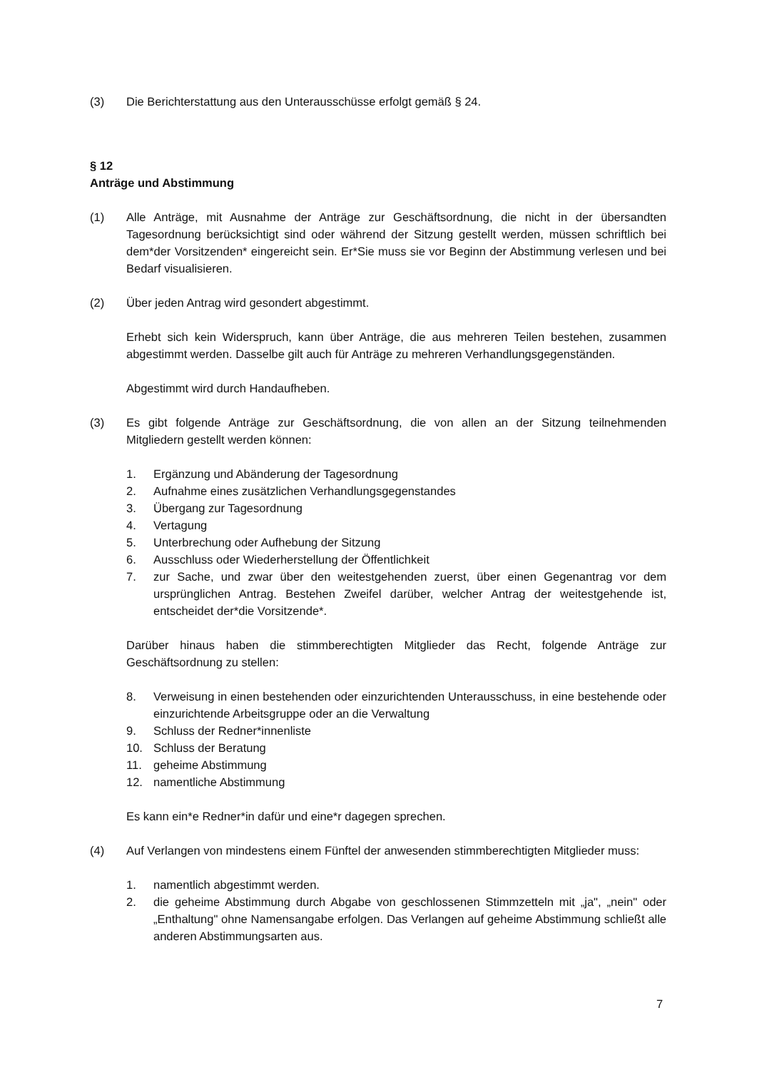(3) Die Berichterstattung aus den Unterausschüsse erfolgt gemäß § 24.
§ 12
Anträge und Abstimmung
(1) Alle Anträge, mit Ausnahme der Anträge zur Geschäftsordnung, die nicht in der übersandten Tagesordnung berücksichtigt sind oder während der Sitzung gestellt werden, müssen schriftlich bei dem*der Vorsitzenden* eingereicht sein. Er*Sie muss sie vor Beginn der Abstimmung verlesen und bei Bedarf visualisieren.
(2) Über jeden Antrag wird gesondert abgestimmt.
Erhebt sich kein Widerspruch, kann über Anträge, die aus mehreren Teilen bestehen, zusammen abgestimmt werden. Dasselbe gilt auch für Anträge zu mehreren Verhandlungsgegenständen.
Abgestimmt wird durch Handaufheben.
(3) Es gibt folgende Anträge zur Geschäftsordnung, die von allen an der Sitzung teilnehmenden Mitgliedern gestellt werden können:
1. Ergänzung und Abänderung der Tagesordnung
2. Aufnahme eines zusätzlichen Verhandlungsgegenstandes
3. Übergang zur Tagesordnung
4. Vertagung
5. Unterbrechung oder Aufhebung der Sitzung
6. Ausschluss oder Wiederherstellung der Öffentlichkeit
7. zur Sache, und zwar über den weitestgehenden zuerst, über einen Gegenantrag vor dem ursprünglichen Antrag. Bestehen Zweifel darüber, welcher Antrag der weitestgehende ist, entscheidet der*die Vorsitzende*.
Darüber hinaus haben die stimmberechtigten Mitglieder das Recht, folgende Anträge zur Geschäftsordnung zu stellen:
8. Verweisung in einen bestehenden oder einzurichtenden Unterausschuss, in eine bestehende oder einzurichtende Arbeitsgruppe oder an die Verwaltung
9. Schluss der Redner*innenliste
10. Schluss der Beratung
11. geheime Abstimmung
12. namentliche Abstimmung
Es kann ein*e Redner*in dafür und eine*r dagegen sprechen.
(4) Auf Verlangen von mindestens einem Fünftel der anwesenden stimmberechtigten Mitglieder muss:
1. namentlich abgestimmt werden.
2. die geheime Abstimmung durch Abgabe von geschlossenen Stimmzetteln mit „ja", „nein" oder „Enthaltung" ohne Namensangabe erfolgen. Das Verlangen auf geheime Abstimmung schließt alle anderen Abstimmungsarten aus.
7